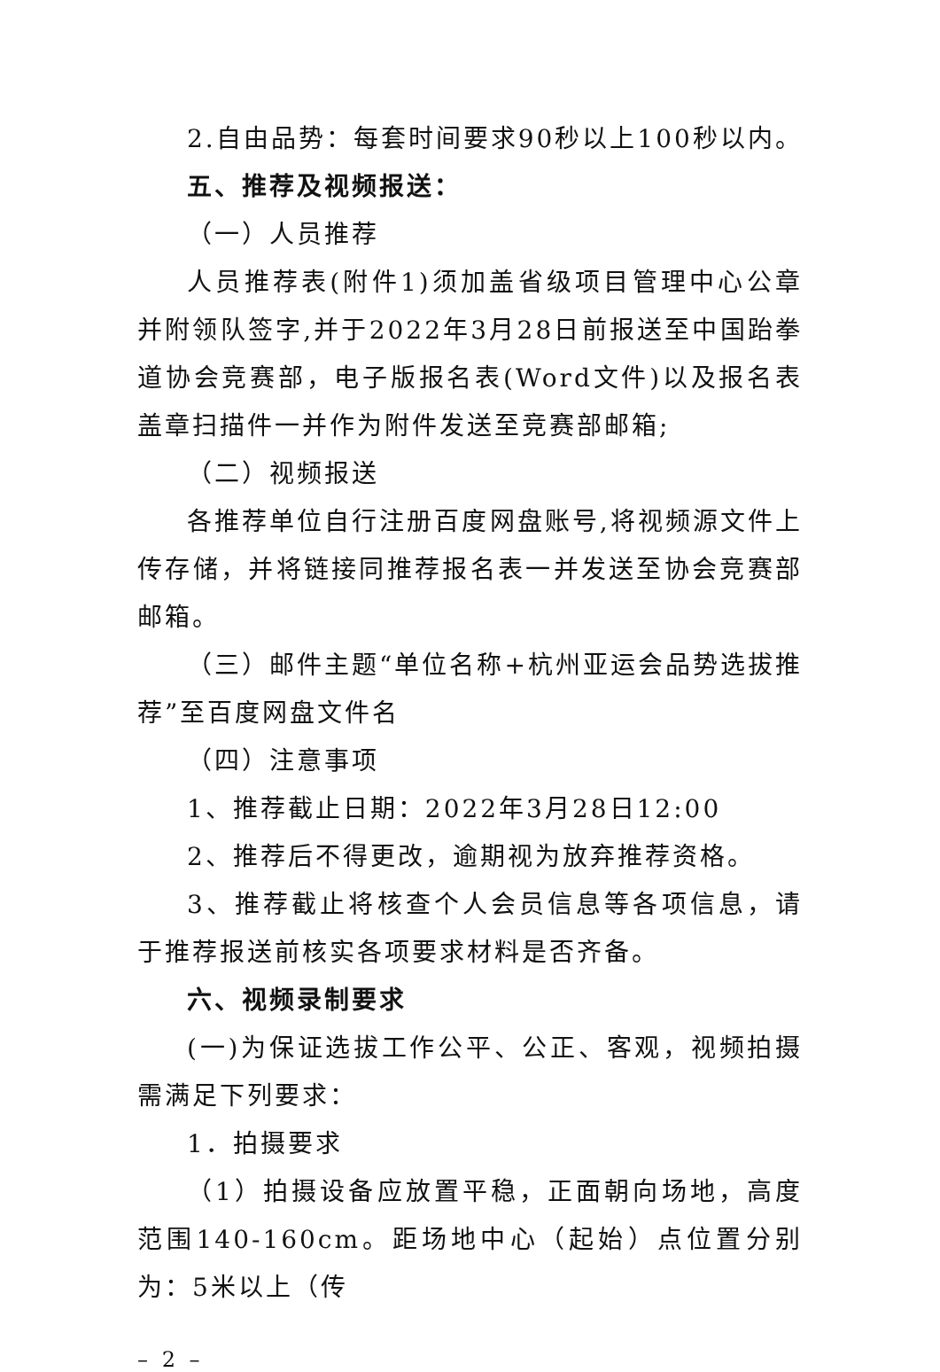2.自由品势：每套时间要求90秒以上100秒以内。
五、推荐及视频报送：
（一）人员推荐
人员推荐表(附件1)须加盖省级项目管理中心公章并附领队签字,并于2022年3月28日前报送至中国跆拳道协会竞赛部，电子版报名表(Word文件)以及报名表盖章扫描件一并作为附件发送至竞赛部邮箱;
（二）视频报送
各推荐单位自行注册百度网盘账号,将视频源文件上传存储，并将链接同推荐报名表一并发送至协会竞赛部邮箱。
（三）邮件主题“单位名称+杭州亚运会品势选拔推荐”至百度网盘文件名
（四）注意事项
1、推荐截止日期：2022年3月28日12:00
2、推荐后不得更改，逾期视为放弃推荐资格。
3、推荐截止将核查个人会员信息等各项信息，请于推荐报送前核实各项要求材料是否齐备。
六、视频录制要求
(一)为保证选拔工作公平、公正、客观，视频拍摄需满足下列要求：
1．拍摄要求
（1）拍摄设备应放置平稳，正面朝向场地，高度范围140-160cm。距场地中心（起始）点位置分别为：5米以上（传
– 2 –